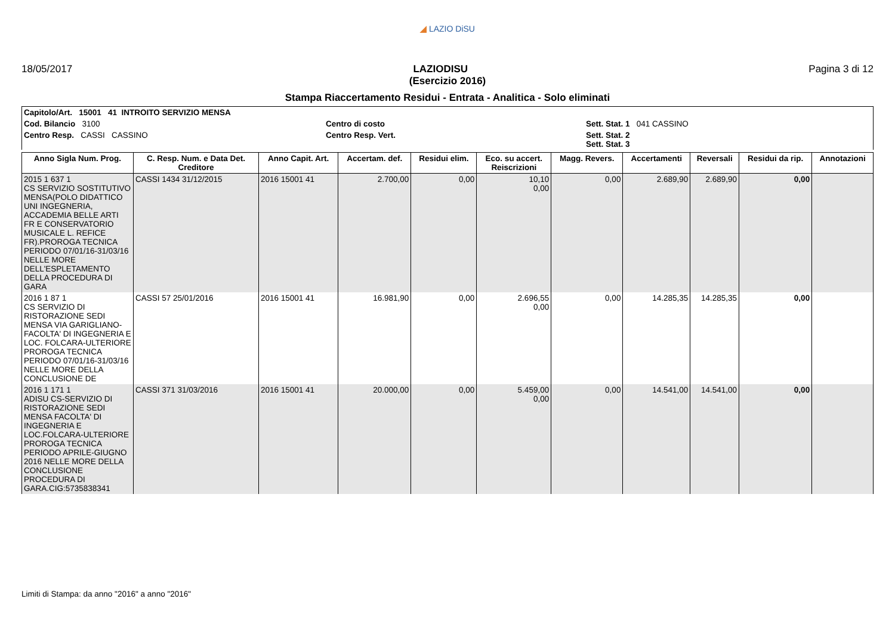◢ LAZIO DiSU
18/05/2017 LAZIODISU Pagina 3 di 12
(Esercizio 2016)
Stampa Riaccertamento Residui - Entrata - Analitica - Solo eliminati
| Capitolo/Art. 15001 41 INTROITO SERVIZIO MENSA | | |
| Cod. Bilancio 3100 | Centro di costo | Sett. Stat. 1 041 CASSINO |
| Centro Resp. CASSI CASSINO | Centro Resp. Vert. | Sett. Stat. 2 Sett. Stat. 3 |
| Anno Sigla Num. Prog. | C. Resp. Num. e Data Det. Creditore | Anno Capit. Art. | Accertam. def. | Residui elim. | Eco. su accert. Reiscrizioni | Magg. Revers. | Accertamenti | Reversali | Residui da rip. | Annotazioni |
| --- | --- | --- | --- | --- | --- | --- | --- | --- | --- | --- |
| 2015 1 637 1 CS SERVIZIO SOSTITUTIVO MENSA(POLO DIDATTICO UNI INGEGNERIA, ACCADEMIA BELLE ARTI FR E CONSERVATORIO MUSICALE L. REFICE FR).PROROGA TECNICA PERIODO 07/01/16-31/03/16 NELLE MORE DELL'ESPLETAMENTO DELLA PROCEDURA DI GARA | CASSI 1434 31/12/2015 | 2016 15001 41 | 2.700,00 | 0,00 | 10,10 0,00 | 0,00 | 2.689,90 | 2.689,90 | 0,00 | |
| 2016 1 87 1 CS SERVIZIO DI RISTORAZIONE SEDI MENSA VIA GARIGLIANO-FACOLTA' DI INGEGNERIA E LOC. FOLCARA-ULTERIORE PROROGA TECNICA PERIODO 07/01/16-31/03/16 NELLE MORE DELLA CONCLUSIONE DE | CASSI 57 25/01/2016 | 2016 15001 41 | 16.981,90 | 0,00 | 2.696,55 0,00 | 0,00 | 14.285,35 | 14.285,35 | 0,00 | |
| 2016 1 171 1 ADISU CS-SERVIZIO DI RISTORAZIONE SEDI MENSA FACOLTA' DI INGEGNERIA E LOC.FOLCARA-ULTERIORE PROROGA TECNICA PERIODO APRILE-GIUGNO 2016 NELLE MORE DELLA CONCLUSIONE PROCEDURA DI GARA.CIG:5735838341 | CASSI 371 31/03/2016 | 2016 15001 41 | 20.000,00 | 0,00 | 5.459,00 0,00 | 0,00 | 14.541,00 | 14.541,00 | 0,00 | |
Limiti di Stampa: da anno "2016" a anno "2016"